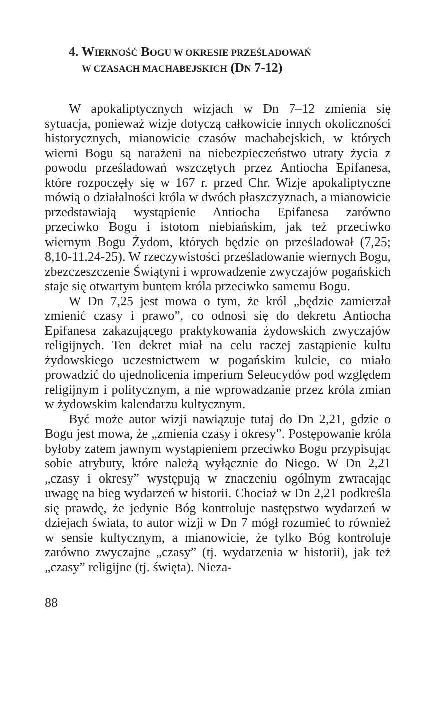4. WIERNOŚĆ BOGU W OKRESIE PRZEŚLADOWAŃ
W CZASACH MACHABEJSKICH (DN 7-12)
W apokaliptycznych wizjach w Dn 7–12 zmienia się sytuacja, ponieważ wizje dotyczą całkowicie innych okoliczności historycznych, mianowicie czasów machabejskich, w których wierni Bogu są narażeni na niebezpieczeństwo utraty życia z powodu prześladowań wszczętych przez Antiocha Epifanesa, które rozpoczęły się w 167 r. przed Chr. Wizje apokaliptyczne mówią o działalności króla w dwóch płaszczyznach, a mianowicie przedstawiają wystąpienie Antiocha Epifanesa zarówno przeciwko Bogu i istotom niebiańskim, jak też przeciwko wiernym Bogu Żydom, których będzie on prześladował (7,25; 8,10-11.24-25). W rzeczywistości prześladowanie wiernych Bogu, zbezczeszczenie Świątyni i wprowadzenie zwyczajów pogańskich staje się otwartym buntem króla przeciwko samemu Bogu.
W Dn 7,25 jest mowa o tym, że król „będzie zamierzał zmienić czasy i prawo”, co odnosi się do dekretu Antiocha Epifanesa zakazującego praktykowania żydowskich zwyczajów religijnych. Ten dekret miał na celu raczej zastąpienie kultu żydowskiego uczestnictwem w pogańskim kulcie, co miało prowadzić do ujednolicenia imperium Seleucydów pod względem religijnym i politycznym, a nie wprowadzanie przez króla zmian w żydowskim kalendarzu kultycznym.
Być może autor wizji nawiązuje tutaj do Dn 2,21, gdzie o Bogu jest mowa, że „zmienia czasy i okresy”. Postępowanie króla byłoby zatem jawnym wystąpieniem przeciwko Bogu przypisując sobie atrybuty, które należą wyłącznie do Niego. W Dn 2,21 „czasy i okresy” występują w znaczeniu ogólnym zwracając uwagę na bieg wydarzeń w historii. Chociaż w Dn 2,21 podkreśla się prawdę, że jedynie Bóg kontroluje następstwo wydarzeń w dziejach świata, to autor wizji w Dn 7 mógł rozumieć to również w sensie kultycznym, a mianowicie, że tylko Bóg kontroluje zarówno zwyczajne „czasy” (tj. wydarzenia w historii), jak też „czasy” religijne (tj. święta). Nieza-
88